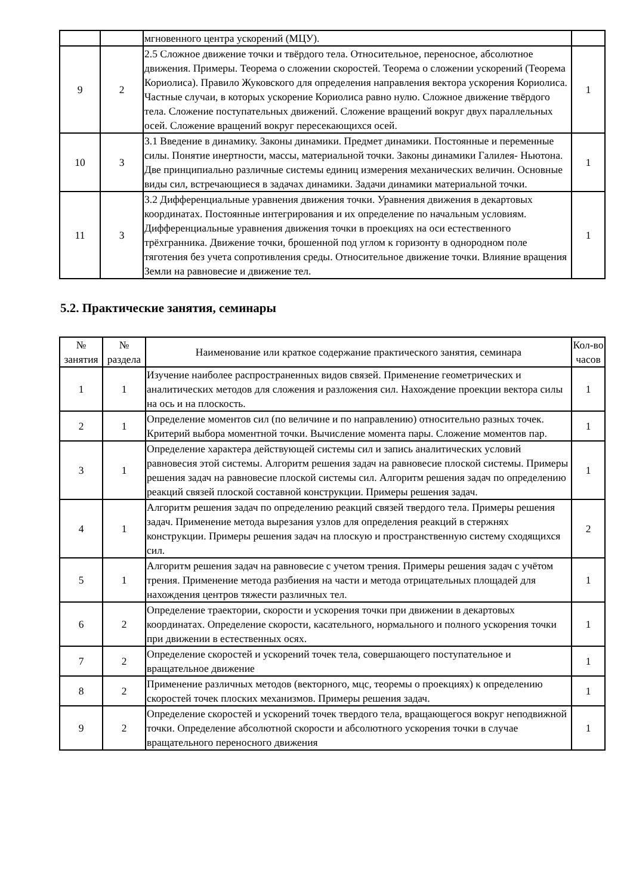| | | мгновенного центра ускорений (МЦУ). | |
| 9 | 2 | 2.5 Сложное движение точки и твёрдого тела. Относительное, переносное, абсолютное движения. Примеры. Теорема о сложении скоростей. Теорема о сложении ускорений (Теорема Кориолиса). Правило Жуковского для определения направления вектора ускорения Кориолиса. Частные случаи, в которых ускорение Кориолиса равно нулю. Сложное движение твёрдого тела. Сложение поступательных движений. Сложение вращений вокруг двух параллельных осей. Сложение вращений вокруг пересекающихся осей. | 1 |
| 10 | 3 | 3.1 Введение в динамику. Законы динамики. Предмет динамики. Постоянные и переменные силы. Понятие инертности, массы, материальной точки. Законы динамики Галилея- Ньютона. Две принципиально различные системы единиц измерения механических величин. Основные виды сил, встречающиеся в задачах динамики. Задачи динамики материальной точки. | 1 |
| 11 | 3 | 3.2 Дифференциальные уравнения движения точки. Уравнения движения в декартовых координатах. Постоянные интегрирования и их определение по начальным условиям. Дифференциальные уравнения движения точки в проекциях на оси естественного трёхгранника. Движение точки, брошенной под углом к горизонту в однородном поле тяготения без учета сопротивления среды. Относительное движение точки. Влияние вращения Земли на равновесие и движение тел. | 1 |
5.2. Практические занятия, семинары
| № занятия | № раздела | Наименование или краткое содержание практического занятия, семинара | Кол-во часов |
| --- | --- | --- | --- |
| 1 | 1 | Изучение наиболее распространенных видов связей. Применение геометрических и аналитических методов для сложения и разложения сил. Нахождение проекции вектора силы на ось и на плоскость. | 1 |
| 2 | 1 | Определение моментов сил (по величине и по направлению) относительно разных точек. Критерий выбора моментной точки. Вычисление момента пары. Сложение моментов пар. | 1 |
| 3 | 1 | Определение характера действующей системы сил и запись аналитических условий равновесия этой системы. Алгоритм решения задач на равновесие плоской системы. Примеры решения задач на равновесие плоской системы сил. Алгоритм решения задач по определению реакций связей плоской составной конструкции. Примеры решения задач. | 1 |
| 4 | 1 | Алгоритм решения задач по определению реакций связей твердого тела. Примеры решения задач. Применение метода вырезания узлов для определения реакций в стержнях конструкции. Примеры решения задач на плоскую и пространственную систему сходящихся сил. | 2 |
| 5 | 1 | Алгоритм решения задач на равновесие с учетом трения. Примеры решения задач с учётом трения. Применение метода разбиения на части и метода отрицательных площадей для нахождения центров тяжести различных тел. | 1 |
| 6 | 2 | Определение траектории, скорости и ускорения точки при движении в декартовых координатах. Определение скорости, касательного, нормального и полного ускорения точки при движении в естественных осях. | 1 |
| 7 | 2 | Определение скоростей и ускорений точек тела, совершающего поступательное и вращательное движение | 1 |
| 8 | 2 | Применение различных методов (векторного, мцс, теоремы о проекциях) к определению скоростей точек плоских механизмов. Примеры решения задач. | 1 |
| 9 | 2 | Определение скоростей и ускорений точек твердого тела, вращающегося вокруг неподвижной точки. Определение абсолютной скорости и абсолютного ускорения точки в случае вращательного переносного движения | 1 |